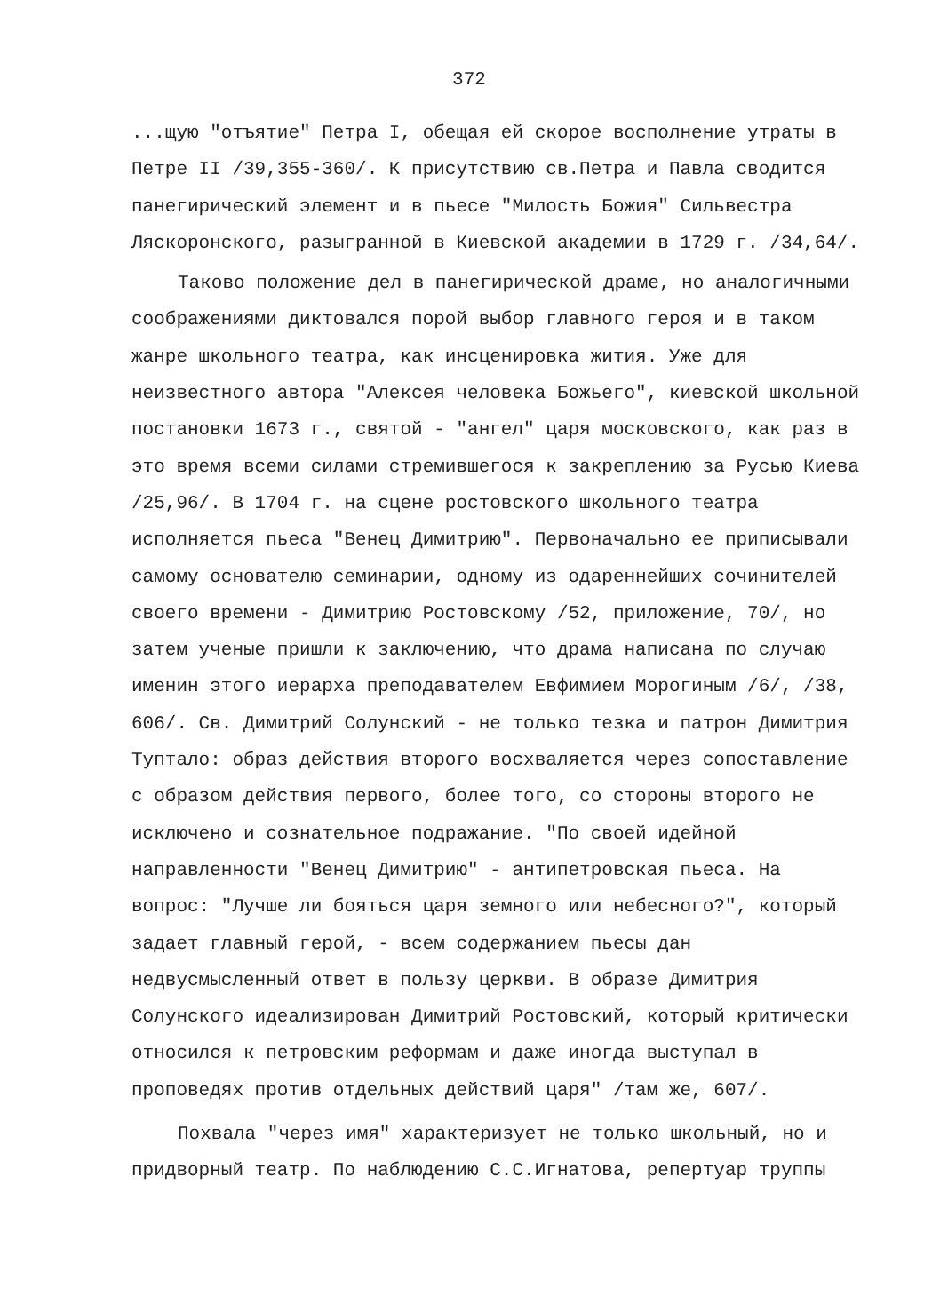372
...щую "отъятие" Петра I, обещая ей скорое восполнение утраты в Петре II /39,355-360/. К присутствию св.Петра и Павла сводится панегирический элемент и в пьесе "Милость Божия" Сильвестра Ляскоронского, разыгранной в Киевской академии в 1729 г. /34,64/.
Таково положение дел в панегирической драме, но аналогичными соображениями диктовался порой выбор главного героя и в таком жанре школьного театра, как инсценировка жития. Уже для неизвестного автора "Алексея человека Божьего", киевской школьной постановки 1673 г., святой - "ангел" царя московского, как раз в это время всеми силами стремившегося к закреплению за Русью Киева /25,96/. В 1704 г. на сцене ростовского школьного театра исполняется пьеса "Венец Димитрию". Первоначально ее приписывали самому основателю семинарии, одному из одареннейших сочинителей своего времени - Димитрию Ростовскому /52, приложение, 70/, но затем ученые пришли к заключению, что драма написана по случаю именин этого иерарха преподавателем Евфимием Морогиным /6/, /38, 606/. Св. Димитрий Солунский - не только тезка и патрон Димитрия Туптало: образ действия второго восхваляется через сопоставление с образом действия первого, более того, со стороны второго не исключено и сознательное подражание. "По своей идейной направленности "Венец Димитрию" - антипетровская пьеса. На вопрос: "Лучше ли бояться царя земного или небесного?", который задает главный герой, - всем содержанием пьесы дан недвусмысленный ответ в пользу церкви. В образе Димитрия Солунского идеализирован Димитрий Ростовский, который критически относился к петровским реформам и даже иногда выступал в проповедях против отдельных действий царя" /там же, 607/.
Похвала "через имя" характеризует не только школьный, но и придворный театр. По наблюдению С.С.Игнатова, репертуар труппы